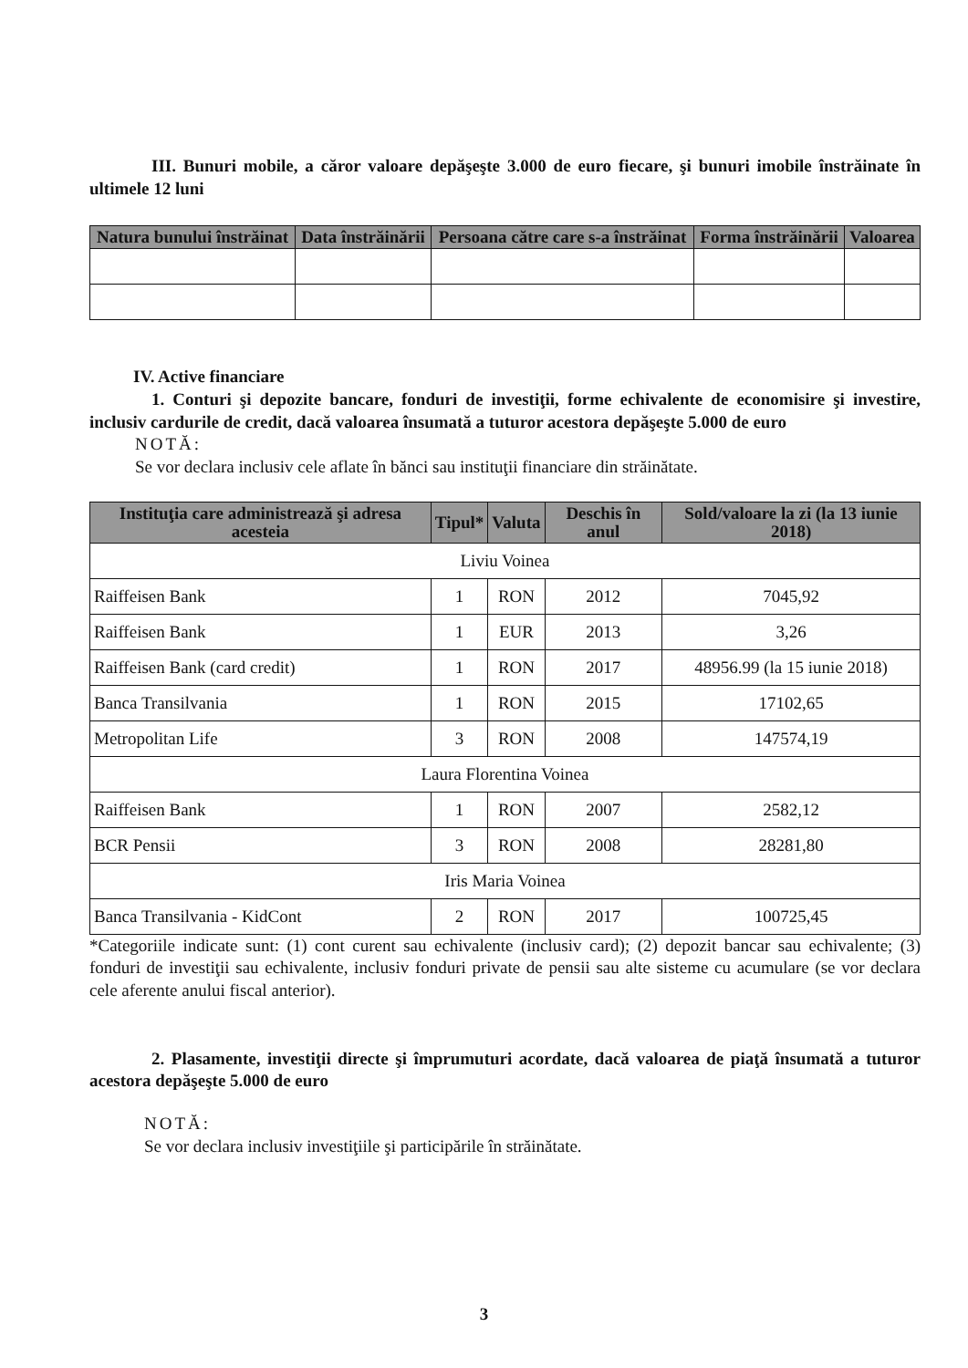III. Bunuri mobile, a căror valoare depăşeşte 3.000 de euro fiecare, şi bunuri imobile înstrăinate în ultimele 12 luni
| Natura bunului înstrăinat | Data înstrăinării | Persoana către care s-a înstrăinat | Forma înstrăinării | Valoarea |
| --- | --- | --- | --- | --- |
IV. Active financiare
1. Conturi şi depozite bancare, fonduri de investiţii, forme echivalente de economisire şi investire, inclusiv cardurile de credit, dacă valoarea însumată a tuturor acestora depăşeşte 5.000 de euro
NOTĂ:
Se vor declara inclusiv cele aflate în bănci sau instituţii financiare din străinătate.
| Instituţia care administrează şi adresa acesteia | Tipul* | Valuta | Deschis în anul | Sold/valoare la zi (la 13 iunie 2018) |
| --- | --- | --- | --- | --- |
| Liviu Voinea | | | | |
| Raiffeisen Bank | 1 | RON | 2012 | 7045,92 |
| Raiffeisen Bank | 1 | EUR | 2013 | 3,26 |
| Raiffeisen Bank (card credit) | 1 | RON | 2017 | 48956.99 (la 15 iunie 2018) |
| Banca Transilvania | 1 | RON | 2015 | 17102,65 |
| Metropolitan Life | 3 | RON | 2008 | 147574,19 |
| Laura Florentina Voinea | | | | |
| Raiffeisen Bank | 1 | RON | 2007 | 2582,12 |
| BCR Pensii | 3 | RON | 2008 | 28281,80 |
| Iris Maria Voinea | | | | |
| Banca Transilvania - KidCont | 2 | RON | 2017 | 100725,45 |
*Categoriile indicate sunt: (1) cont curent sau echivalente (inclusiv card); (2) depozit bancar sau echivalente; (3) fonduri de investiţii sau echivalente, inclusiv fonduri private de pensii sau alte sisteme cu acumulare (se vor declara cele aferente anului fiscal anterior).
2. Plasamente, investiţii directe şi împrumuturi acordate, dacă valoarea de piaţă însumată a tuturor acestora depăşeşte 5.000 de euro
NOTĂ:
Se vor declara inclusiv investiţiile şi participările în străinătate.
3